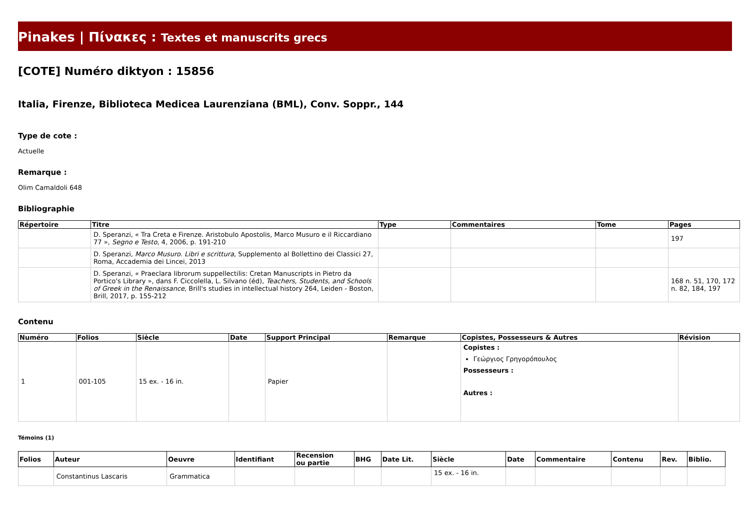Pinakes | Πίνακες : Textes et manuscrits grecs
[COTE] Numéro diktyon : 15856
Italia, Firenze, Biblioteca Medicea Laurenziana (BML), Conv. Soppr., 144
Type de cote :
Actuelle
Remarque :
Olim Camaldoli 648
Bibliographie
| Répertoire | Titre | Type | Commentaires | Tome | Pages |
| --- | --- | --- | --- | --- | --- |
| | D. Speranzi, « Tra Creta e Firenze. Aristobulo Apostolis, Marco Musuro e il Riccardiano 77 », Segno e Testo , 4, 2006, p. 191-210 | | | | 197 |
| | D. Speranzi, Marco Musuro. Libri e scrittura , Supplemento al Bollettino dei Classici 27, Roma, Accademia dei Lincei, 2013 | | | | |
| | D. Speranzi, « Praeclara librorum suppellectilis: Cretan Manuscripts in Pietro da Portico's Library », dans F. Ciccolella, L. Silvano (éd), Teachers, Students, and Schools of Greek in the Renaissance , Brill's studies in intellectual history 264, Leiden - Boston, Brill, 2017, p. 155-212 | | | | 168 n. 51, 170, 172 n. 82, 184, 197 |
Contenu
| Numéro | Folios | Siècle | Date | Support Principal | Remarque | Copistes, Possesseurs & Autres | Révision |
| --- | --- | --- | --- | --- | --- | --- | --- |
| 1 | 001-105 | 15 ex. - 16 in. | | Papier | | Copistes : Γεώργιος Γρηγορόπουλος Possesseurs : Autres : | |
Témoins (1)
| Folios | Auteur | Oeuvre | Identifiant | Recension ou partie | BHG | Date Lit. | Siècle | Date | Commentaire | Contenu | Rev. | Biblio. |
| --- | --- | --- | --- | --- | --- | --- | --- | --- | --- | --- | --- | --- |
| | Constantinus Lascaris | Grammatica | | | | | 15 ex. - 16 in. | | | | | |